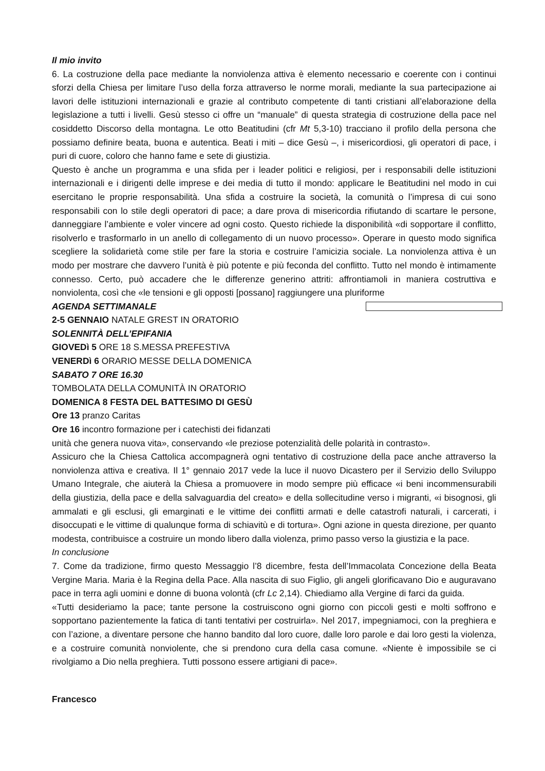Il mio invito
6. La costruzione della pace mediante la nonviolenza attiva è elemento necessario e coerente con i continui sforzi della Chiesa per limitare l’uso della forza attraverso le norme morali, mediante la sua partecipazione ai lavori delle istituzioni internazionali e grazie al contributo competente di tanti cristiani all’elaborazione della legislazione a tutti i livelli. Gesù stesso ci offre un “manuale” di questa strategia di costruzione della pace nel cosiddetto Discorso della montagna. Le otto Beatitudini (cfr Mt 5,3-10) tracciano il profilo della persona che possiamo definire beata, buona e autentica. Beati i miti – dice Gesù –, i misericordiosi, gli operatori di pace, i puri di cuore, coloro che hanno fame e sete di giustizia.
Questo è anche un programma e una sfida per i leader politici e religiosi, per i responsabili delle istituzioni internazionali e i dirigenti delle imprese e dei media di tutto il mondo: applicare le Beatitudini nel modo in cui esercitano le proprie responsabilità. Una sfida a costruire la società, la comunità o l’impresa di cui sono responsabili con lo stile degli operatori di pace; a dare prova di misericordia rifiutando di scartare le persone, danneggiare l’ambiente e voler vincere ad ogni costo. Questo richiede la disponibilità «di sopportare il conflitto, risolverlo e trasformarlo in un anello di collegamento di un nuovo processo». Operare in questo modo significa scegliere la solidarietà come stile per fare la storia e costruire l’amicizia sociale. La nonviolenza attiva è un modo per mostrare che davvero l’unità è più potente e più feconda del conflitto. Tutto nel mondo è intimamente connesso. Certo, può accadere che le differenze generino attriti: affrontiamoli in maniera costruttiva e nonviolenta, così che «le tensioni e gli opposti [possano] raggiungere una pluriforme
AGENDA SETTIMANALE
2-5 GENNAIO NATALE GREST IN ORATORIO
SOLENNITÀ DELL’EPIFANIA
GIOVEDì 5 ORE 18 S.MESSA PREFESTIVA
VENERDì 6 ORARIO MESSE DELLA DOMENICA
SABATO 7 ORE 16.30
TOMBOLATA DELLA COMUNITÀ IN ORATORIO
DOMENICA 8 FESTA DEL BATTESIMO DI GESÙ
Ore 13 pranzo Caritas
Ore 16 incontro formazione per i catechisti dei fidanzati
unità che genera nuova vita», conservando «le preziose potenzialità delle polarità in contrasto».
Assicuro che la Chiesa Cattolica accompagnerà ogni tentativo di costruzione della pace anche attraverso la nonviolenza attiva e creativa. Il 1° gennaio 2017 vede la luce il nuovo Dicastero per il Servizio dello Sviluppo Umano Integrale, che aiuterà la Chiesa a promuovere in modo sempre più efficace «i beni incommensurabili della giustizia, della pace e della salvaguardia del creato» e della sollecitudine verso i migranti, «i bisognosi, gli ammalati e gli esclusi, gli emarginati e le vittime dei conflitti armati e delle catastrofi naturali, i carcerati, i disoccupati e le vittime di qualunque forma di schiavitù e di tortura». Ogni azione in questa direzione, per quanto modesta, contribuisce a costruire un mondo libero dalla violenza, primo passo verso la giustizia e la pace.
In conclusione
7. Come da tradizione, firmo questo Messaggio l’8 dicembre, festa dell’Immacolata Concezione della Beata Vergine Maria. Maria è la Regina della Pace. Alla nascita di suo Figlio, gli angeli glorificavano Dio e auguravano pace in terra agli uomini e donne di buona volontà (cfr Lc 2,14). Chiediamo alla Vergine di farci da guida.
«Tutti desideriamo la pace; tante persone la costruiscono ogni giorno con piccoli gesti e molti soffrono e sopportano pazientemente la fatica di tanti tentativi per costruirla». Nel 2017, impegniamoci, con la preghiera e con l’azione, a diventare persone che hanno bandito dal loro cuore, dalle loro parole e dai loro gesti la violenza, e a costruire comunità nonviolente, che si prendono cura della casa comune. «Niente è impossibile se ci rivolgiamo a Dio nella preghiera. Tutti possono essere artigiani di pace».
Francesco